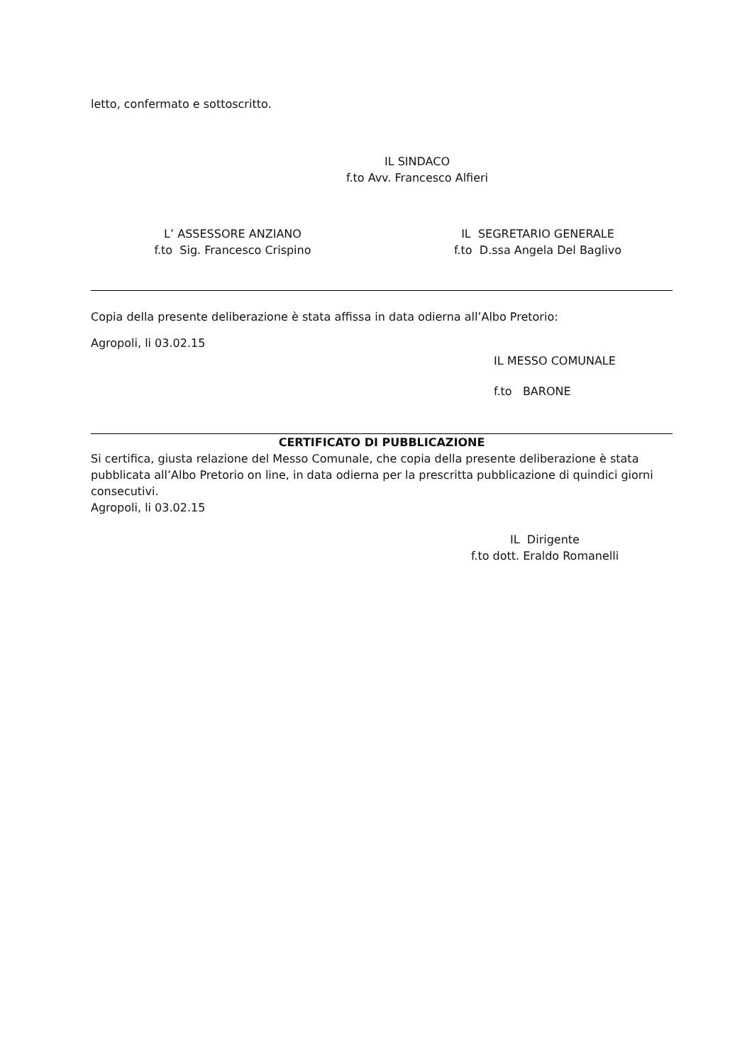letto, confermato e sottoscritto.
IL SINDACO
f.to Avv. Francesco Alfieri
L’ ASSESSORE ANZIANO
f.to Sig. Francesco Crispino
IL SEGRETARIO GENERALE
f.to D.ssa Angela Del Baglivo
Copia della presente deliberazione è stata affissa in data odierna all’Albo Pretorio:
Agropoli, li 03.02.15
IL MESSO COMUNALE
f.to BARONE
CERTIFICATO DI PUBBLICAZIONE
Si certifica, giusta relazione del Messo Comunale, che copia della presente deliberazione è stata pubblicata all’Albo Pretorio on line, in data odierna per la prescritta pubblicazione di quindici giorni consecutivi.
Agropoli, li 03.02.15
IL Dirigente
f.to dott. Eraldo Romanelli